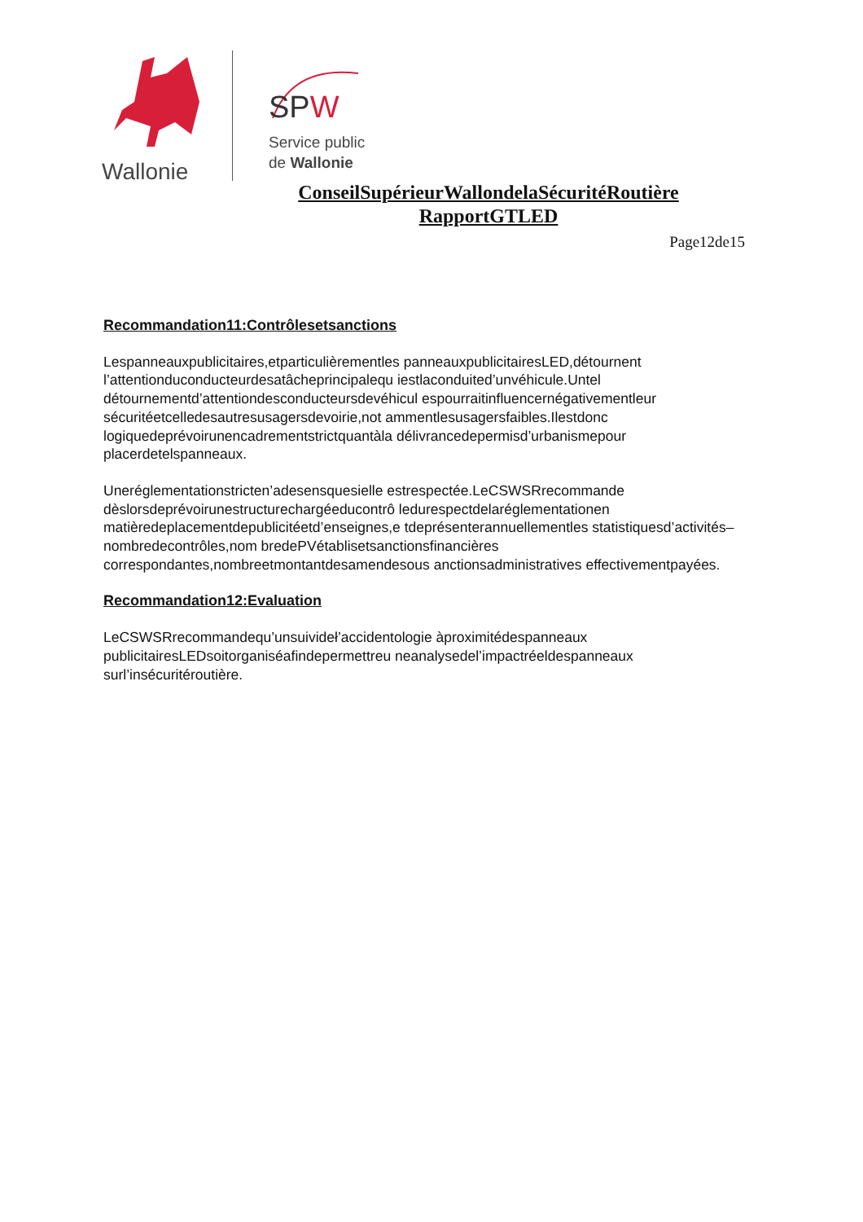Wallonie
SPW
Service public
de Wallonie
ConseilSupérieurWallondelaSécuritéRoutière
RapportGTLED
Page12de15
Recommandation11:Contrôlesetsanctions
Lespanneauxpublicitaires,etparticulièrementles panneauxpublicitairesLED,détournent l’attentionduconducteurdesatâcheprincipalequ iestlaconduited’unvéhicule.Untel détournementd’attentiondesconducteursdevéhicul espourraitinfluencernégativementleur sécuritéetcelledesautresusagersdevoirie,not ammentlesusagersfaibles.Ilestdonc logiquedeprévoirunencadrementstrictquantàla délivrancedepermisd’urbanismepour placerdetelspanneaux.
Uneréglementationstricten’adesensquesielle estrespectée.LeCSWSRrecommande dèslorsdeprévoirunestructurechargéeducontrô ledurespectdelaréglementationen matièredeplacementdepublicitéetd’enseignes,e tdeprésenterannuellementles statistiquesd’activités–nombredecontrôles,nom bredePVétablisetsanctionsfinancières correspondantes,nombreetmontantdesamendesous anctionsadministratives effectivementpayées.
Recommandation12:Evaluation
LeCSWSRrecommandequ’unsuivideł’accidentologie àproximitédespanneaux publicitairesLEDsoitorganiséafindepermettreu neanalysedel’impactréeldespanneaux surl’insécuritéroutière.